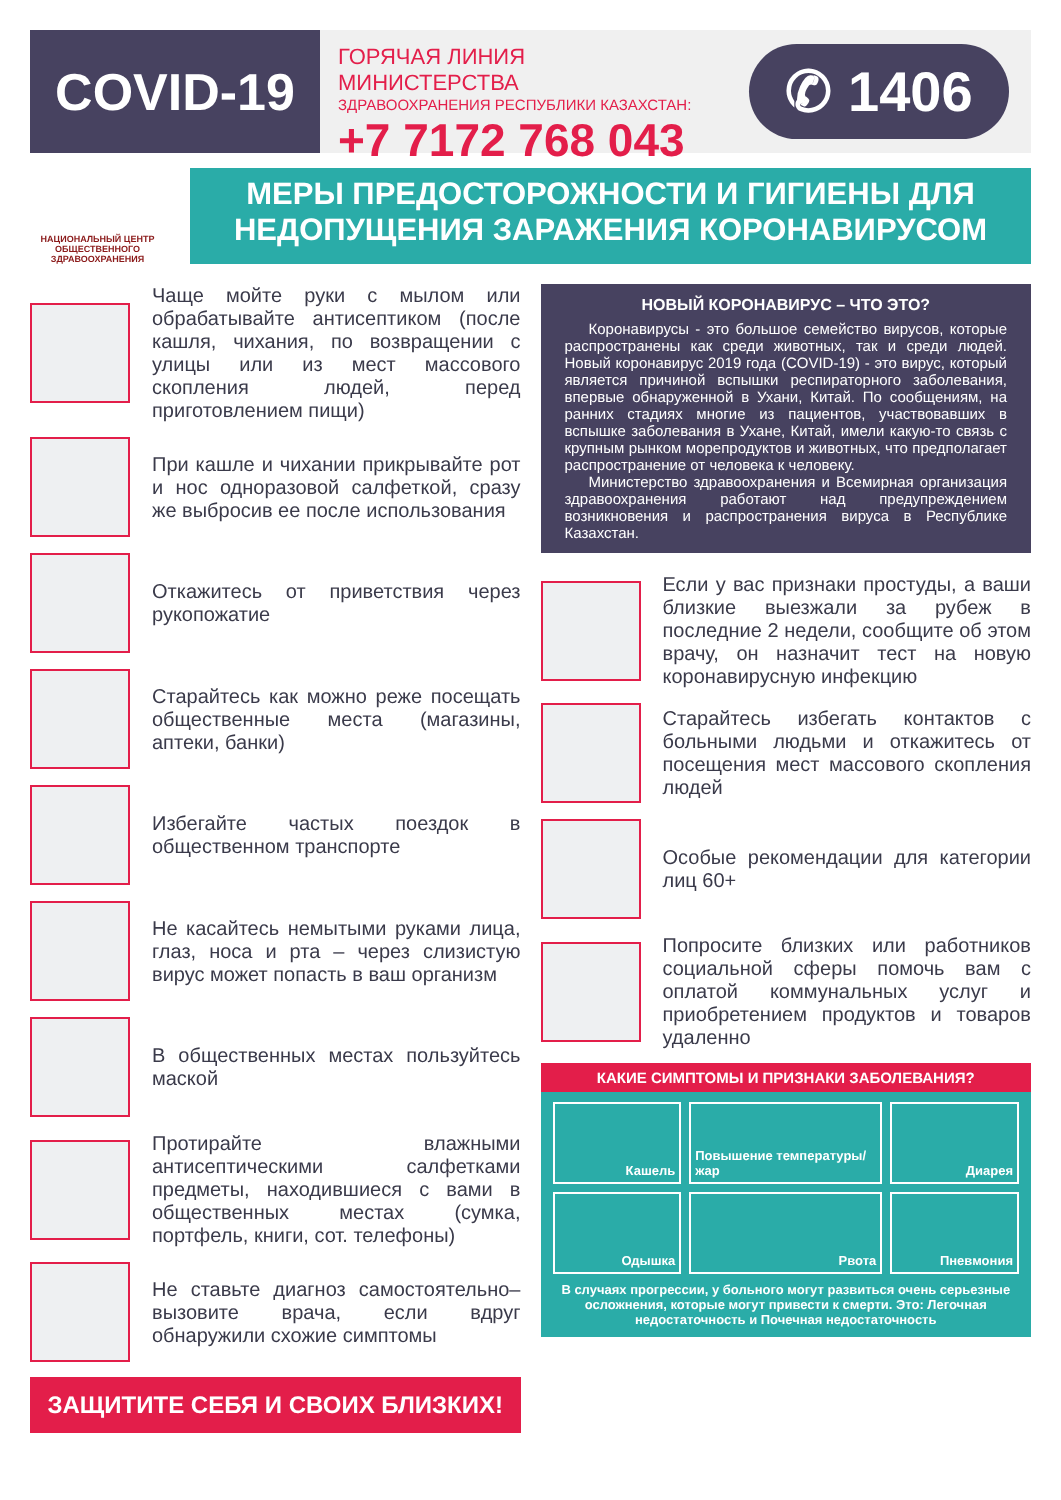COVID-19
ГОРЯЧАЯ ЛИНИЯ МИНИСТЕРСТВА
ЗДРАВООХРАНЕНИЯ РЕСПУБЛИКИ КАЗАХСТАН:
+7 7172 768 043
✆ 1406
НАЦИОНАЛЬНЫЙ ЦЕНТР ОБЩЕСТВЕННОГО ЗДРАВООХРАНЕНИЯ
МЕРЫ ПРЕДОСТОРОЖНОСТИ И ГИГИЕНЫ ДЛЯ НЕДОПУЩЕНИЯ ЗАРАЖЕНИЯ КОРОНАВИРУСОМ
Чаще мойте руки с мылом или обрабатывайте антисептиком (после кашля, чихания, по возвращении с улицы или из мест массового скопления людей, перед приготовлением пищи)
При кашле и чихании прикрывайте рот и нос одноразовой салфеткой, сразу же выбросив ее после использования
Откажитесь от приветствия через рукопожатие
Старайтесь как можно реже посещать общественные места (магазины, аптеки, банки)
Избегайте частых поездок в общественном транспорте
Не касайтесь немытыми руками лица, глаз, носа и рта – через слизистую вирус может попасть в ваш организм
В общественных местах пользуйтесь маской
Протирайте влажными антисептическими салфетками предметы, находившиеся с вами в общественных местах (сумка, портфель, книги, сот. телефоны)
Не ставьте диагноз самостоятельно–вызовите врача, если вдруг обнаружили схожие симптомы
ЗАЩИТИТЕ СЕБЯ И СВОИХ БЛИЗКИХ!
НОВЫЙ КОРОНАВИРУС – ЧТО ЭТО?
Коронавирусы - это большое семейство вирусов, которые распространены как среди животных, так и среди людей. Новый коронавирус 2019 года (COVID-19) - это вирус, который является причиной вспышки респираторного заболевания, впервые обнаруженной в Ухани, Китай. По сообщениям, на ранних стадиях многие из пациентов, участвовавших в вспышке заболевания в Ухане, Китай, имели какую-то связь с крупным рынком морепродуктов и животных, что предполагает распространение от человека к человеку.
Министерство здравоохранения и Всемирная организация здравоохранения работают над предупреждением возникновения и распространения вируса в Республике Казахстан.
Если у вас признаки простуды, а ваши близкие выезжали за рубеж в последние 2 недели, сообщите об этом врачу, он назначит тест на новую коронавирусную инфекцию
Старайтесь избегать контактов с больными людьми и откажитесь от посещения мест массового скопления людей
Особые рекомендации для категории лиц 60+
Попросите близких или работников социальной сферы помочь вам с оплатой коммунальных услуг и приобретением продуктов и товаров удаленно
КАКИЕ СИМПТОМЫ И ПРИЗНАКИ ЗАБОЛЕВАНИЯ?
Кашель
Повышение температуры/ жар
Диарея
Одышка
Рвота
Пневмония
В случаях прогрессии, у больного могут развиться очень серьезные осложнения, которые могут привести к смерти. Это: Легочная недостаточность и Почечная недостаточность